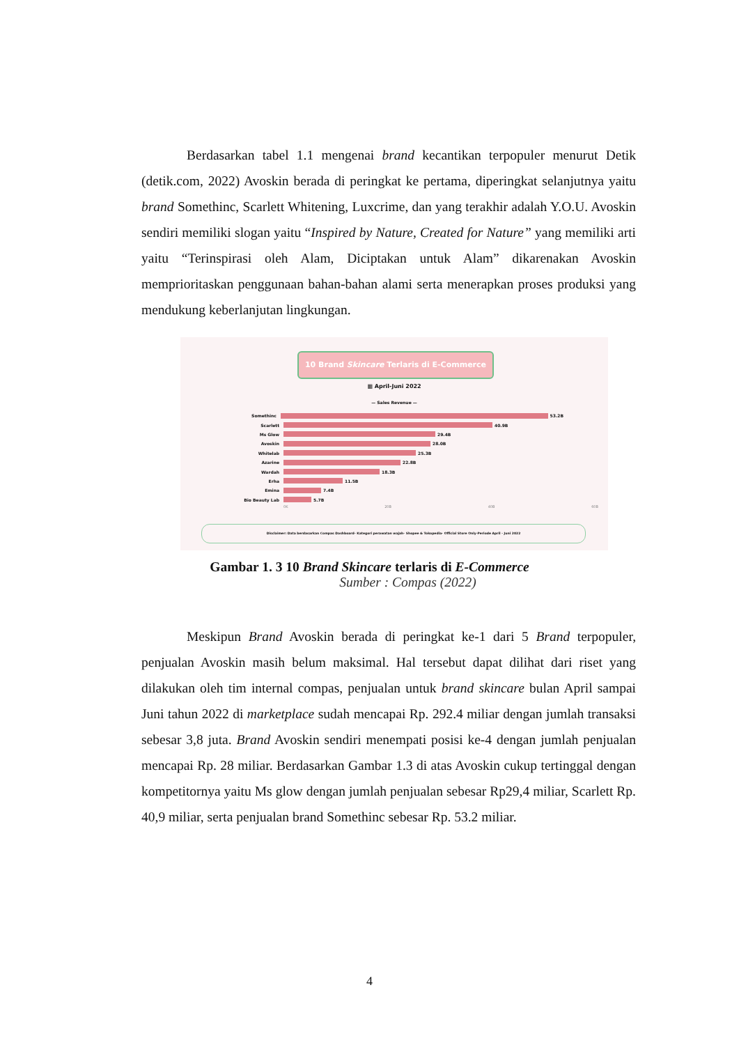Berdasarkan tabel 1.1 mengenai brand kecantikan terpopuler menurut Detik (detik.com, 2022) Avoskin berada di peringkat ke pertama, diperingkat selanjutnya yaitu brand Somethinc, Scarlett Whitening, Luxcrime, dan yang terakhir adalah Y.O.U. Avoskin sendiri memiliki slogan yaitu “Inspired by Nature, Created for Nature” yang memiliki arti yaitu “Terinspirasi oleh Alam, Diciptakan untuk Alam” dikarenakan Avoskin memprioritaskan penggunaan bahan-bahan alami serta menerapkan proses produksi yang mendukung keberlanjutan lingkungan.
10 Brand Skincare Terlaris di E-Commerce
▦ April-Juni 2022
— Sales Revenue —
Somethinc 53.2B
Scarlett 40.9B
Ms Glow 29.4B
Avoskin 28.0B
Whitelab 25.3B
Azarine 22.8B
Wardah 18.3B
Erha 11.5B
Emina 7.4B
Bio Beauty Lab 5.7B
0K 20B 40B 60B
Disclaimer: Data berdasarkan Compas Dashboard- Kategori perawatan wajah- Shopee & Tokopedia- Official Store Only-Periode April - Juni 2022
Gambar 1. 3 10 Brand Skincare terlaris di E-Commerce
Sumber : Compas (2022)
Meskipun Brand Avoskin berada di peringkat ke-1 dari 5 Brand terpopuler, penjualan Avoskin masih belum maksimal. Hal tersebut dapat dilihat dari riset yang dilakukan oleh tim internal compas, penjualan untuk brand skincare bulan April sampai Juni tahun 2022 di marketplace sudah mencapai Rp. 292.4 miliar dengan jumlah transaksi sebesar 3,8 juta. Brand Avoskin sendiri menempati posisi ke-4 dengan jumlah penjualan mencapai Rp. 28 miliar. Berdasarkan Gambar 1.3 di atas Avoskin cukup tertinggal dengan kompetitornya yaitu Ms glow dengan jumlah penjualan sebesar Rp29,4 miliar, Scarlett Rp. 40,9 miliar, serta penjualan brand Somethinc sebesar Rp. 53.2 miliar.
4